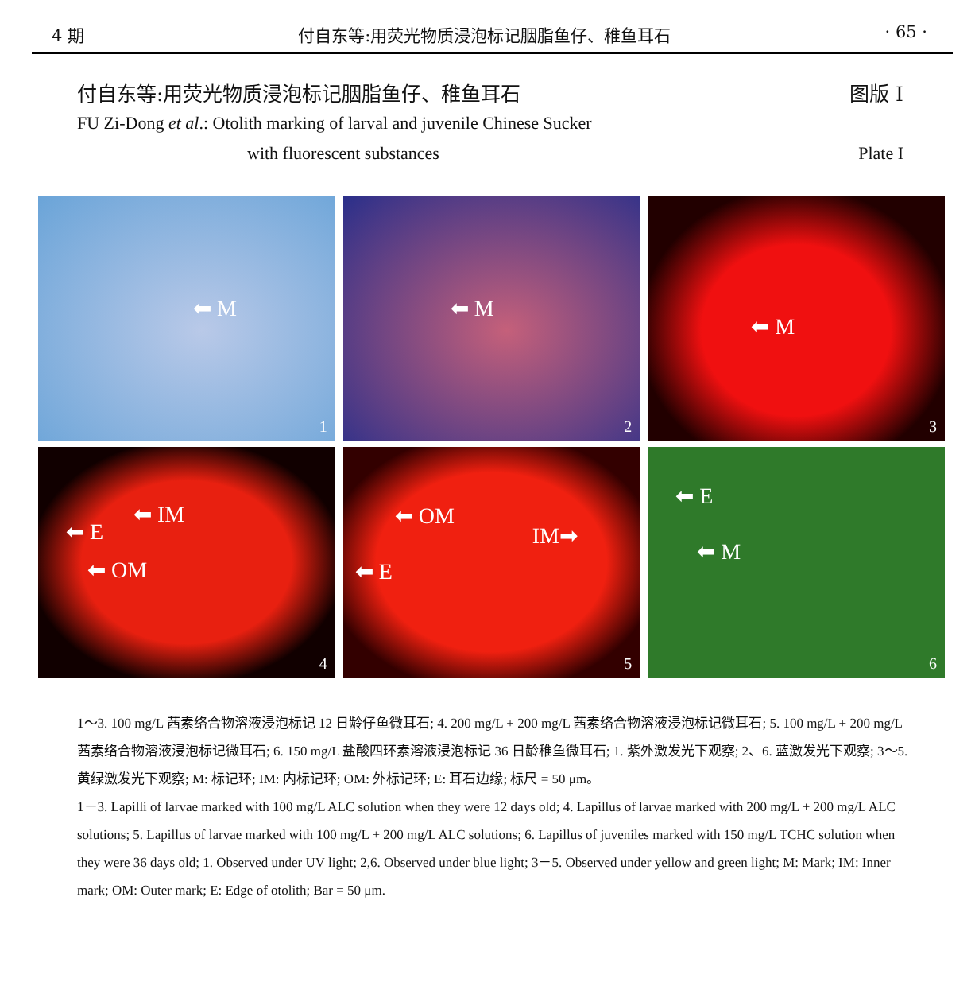4 期 付自东等:用荧光物质浸泡标记胭脂鱼仔、稚鱼耳石 · 65 ·
付自东等:用荧光物质浸泡标记胭脂鱼仔、稚鱼耳石 图版 I
FU Zi-Dong et al.: Otolith marking of larval and juvenile Chinese Sucker
with fluorescent substances Plate I
⬅ M
1
⬅ M
2
⬅ M
3
⬅ IM
⬅ E
⬅ OM
4
⬅ OM
IM➡
⬅ E
5
⬅ E
⬅ M
6
1～3. 100 mg/L 茜素络合物溶液浸泡标记 12 日龄仔鱼微耳石; 4. 200 mg/L + 200 mg/L 茜素络合物溶液浸泡标记微耳石; 5. 100 mg/L + 200 mg/L 茜素络合物溶液浸泡标记微耳石; 6. 150 mg/L 盐酸四环素溶液浸泡标记 36 日龄稚鱼微耳石; 1. 紫外激发光下观察; 2、6. 蓝激发光下观察; 3～5. 黄绿激发光下观察; M: 标记环; IM: 内标记环; OM: 外标记环; E: 耳石边缘; 标尺 = 50 μm。
1－3. Lapilli of larvae marked with 100 mg/L ALC solution when they were 12 days old; 4. Lapillus of larvae marked with 200 mg/L + 200 mg/L ALC solutions; 5. Lapillus of larvae marked with 100 mg/L + 200 mg/L ALC solutions; 6. Lapillus of juveniles marked with 150 mg/L TCHC solution when they were 36 days old; 1. Observed under UV light; 2,6. Observed under blue light; 3－5. Observed under yellow and green light; M: Mark; IM: Inner mark; OM: Outer mark; E: Edge of otolith; Bar = 50 μm.